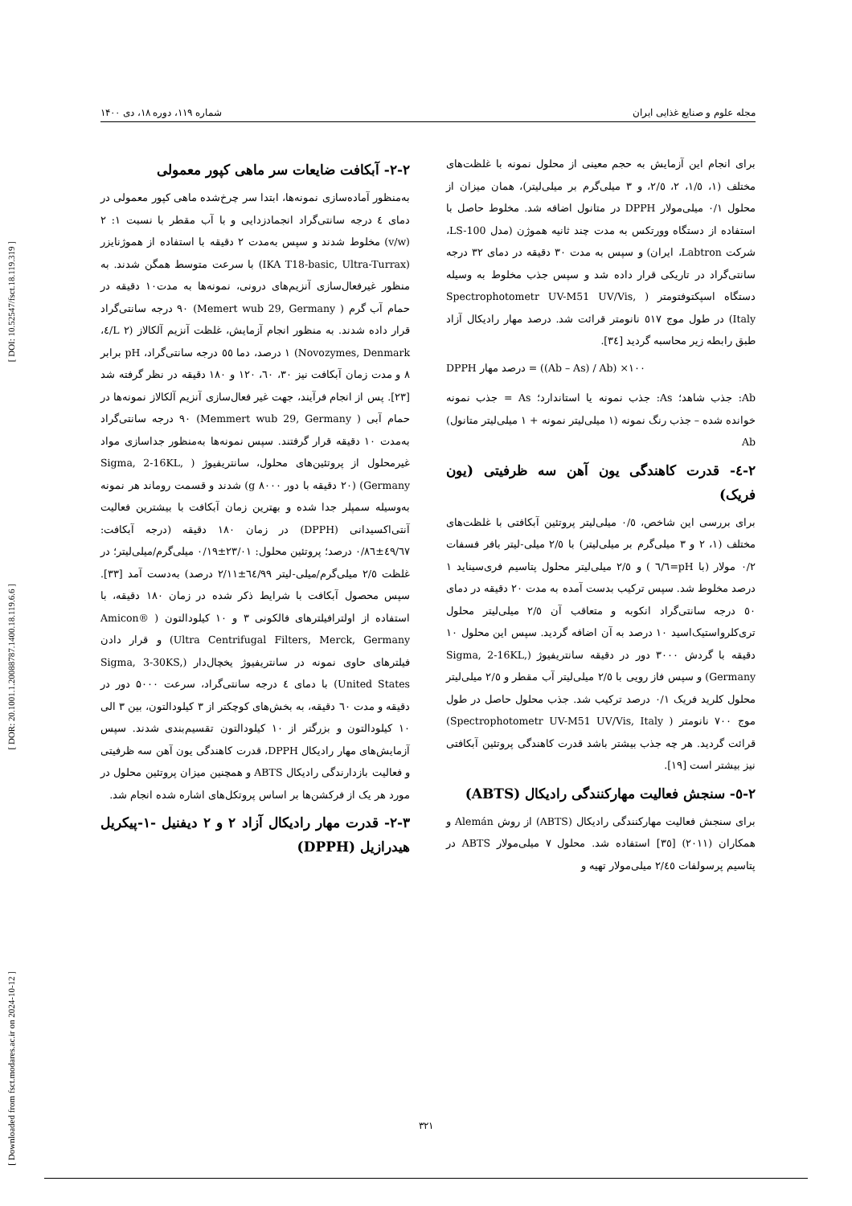[ DOI: 10.52547/fsct.18.119.319 ]
[ DOR: 20.1001.1.20088787.1400.18.119.6.6 ]
[ Downloaded from fsct.modares.ac.ir on 2024-10-12 ]
مجله علوم و صنایع غذایی ایران شماره ۱۱۹، دوره ۱۸، دی ۱۴۰۰
۲-۲- آبکافت ضایعات سر ماهی کپور معمولی
به‌منظور آماده‌سازی نمونه‌ها، ابتدا سر چرخ‌شده ماهی کپور معمولی در دمای ٤ درجه سانتی‌گراد انجمادزدایی و با آب مقطر با نسبت ۱: ۲ (v/w) مخلوط شدند و سپس به‌مدت ۲ دقیقه با استفاده از هموژنایزر (IKA T18-basic, Ultra-Turrax) با سرعت متوسط همگن شدند. به منظور غیرفعال‌سازی آنزیم‌های درونی، نمونه‌ها به مدت۱۰ دقیقه در حمام آب گرم ( Memert wub 29, Germany) ۹۰ درجه سانتی‌گراد قرار داده شدند. به منظور انجام آزمایش، غلظت آنزیم آلکالاز (L ۲/٤، Novozymes, Denmark) ۱ درصد، دما ٥٥ درجه سانتی‌گراد، pH برابر ۸ و مدت زمان آبکافت نیز ۳۰، ٦۰، ۱۲۰ و ۱۸۰ دقیقه در نظر گرفته شد [۲۳]. پس از انجام فرآیند، جهت غیر فعال‌سازی آنزیم آلکالاز نمونه‌ها در حمام آبی ( Memmert wub 29, Germany) ۹۰ درجه سانتی‌گراد به‌مدت ۱۰ دقیقه قرار گرفتند. سپس نمونه‌ها به‌منظور جداسازی مواد غیرمحلول از پروتئین‌های محلول، سانتریفیوژ ( Sigma, 2-16KL, Germany) (۲۰ دقیقه با دور g ۸۰۰۰) شدند و قسمت روماند هر نمونه به‌وسیله سمپلر جدا شده و بهترین زمان آبکافت با بیشترین فعالیت آنتی‌اکسیدانی (DPPH) در زمان ۱۸۰ دقیقه (درجه آبکافت: ٤۹/٦۷±۰/۸٦ درصد؛ پروتئین محلول: ۲۳/۰۱±۰/۱۹ میلی‌گرم/میلی‌لیتر؛ در غلظت ۲/٥ میلی‌گرم/میلی-لیتر ٦٤/۹۹±۲/۱۱ درصد) به‌دست آمد [۳۳]. سپس محصول آبکافت با شرایط ذکر شده در زمان ۱۸۰ دقیقه، با استفاده از اولترافیلترهای فالکونی ۳ و ۱۰ کیلودالتون ( Amicon® Ultra Centrifugal Filters, Merck, Germany) و قرار دادن فیلترهای حاوی نمونه در سانتریفیوژ یخچال‌دار (Sigma, 3-30KS, United States) با دمای ٤ درجه سانتی‌گراد، سرعت ۵۰۰۰ دور در دقیقه و مدت ٦۰ دقیقه، به بخش‌های کوچکتر از ۳ کیلودالتون، بین ۳ الی ۱۰ کیلودالتون و بزرگتر از ۱۰ کیلودالتون تقسیم‌بندی شدند. سپس آزمایش‌های مهار رادیکال DPPH، قدرت کاهندگی یون آهن سه ظرفیتی و فعالیت بازدارندگی رادیکال ABTS و همچنین میزان پروتئین محلول در مورد هر یک از فرکشن‌ها بر اساس پروتکل‌های اشاره شده انجام شد.
۲-۳- قدرت مهار رادیکال آزاد ۲ و ۲ دیفنیل -۱-پیکریل هیدرازیل (DPPH)
برای انجام این آزمایش به حجم معینی از محلول نمونه با غلظت‌های مختلف (۱، ۱/٥، ۲، ۲/٥، و ۳ میلی‌گرم بر میلی‌لیتر)، همان میزان از محلول ۰/۱ میلی‌مولار DPPH در متانول اضافه شد. مخلوط حاصل با استفاده از دستگاه وورتکس به مدت چند ثانیه هموژن (مدل LS-100، شرکت Labtron، ایران) و سپس به مدت ۳۰ دقیقه در دمای ۳۲ درجه سانتی‌گراد در تاریکی قرار داده شد و سپس جذب مخلوط به وسیله دستگاه اسپکتوفتومتر ( Spectrophotometr UV-M51 UV/Vis, Italy) در طول موج ٥۱۷ نانومتر قرائت شد. درصد مهار رادیکال آزاد طبق رابطه زیر محاسبه گردید [۳٤].
DPPH درصد مهار = ((Ab – As) / Ab) ×۱۰۰
Ab: جذب شاهد؛ As: جذب نمونه یا استاندارد؛ As = جذب نمونه خوانده شده – جذب رنگ نمونه (۱ میلی‌لیتر نمونه + ۱ میلی‌لیتر متانول) Ab
۲-٤- قدرت کاهندگی یون آهن سه ظرفیتی (یون فریک)
برای بررسی این شاخص، ۰/٥ میلی‌لیتر پروتئین آبکافتی با غلظت‌های مختلف (۱، ۲ و ۳ میلی‌گرم بر میلی‌لیتر) با ۲/٥ میلی-لیتر بافر فسفات ۰/۲ مولار (با pH=٦/٦ ) و ۲/٥ میلی‌لیتر محلول پتاسیم فری‌سیناید ۱ درصد مخلوط شد. سپس ترکیب بدست آمده به مدت ۲۰ دقیقه در دمای ٥۰ درجه سانتی‌گراد انکوبه و متعاقب آن ۲/٥ میلی‌لیتر محلول تری‌کلرواستیک‌اسید ۱۰ درصد به آن اضافه گردید. سپس این محلول ۱۰ دقیقه با گردش ۳۰۰۰ دور در دقیقه سانتریفیوژ (Sigma, 2-16KL, Germany) و سپس فاز رویی با ۲/٥ میلی‌لیتر آب مقطر و ۲/٥ میلی‌لیتر محلول کلرید فریک ۰/۱ درصد ترکیب شد. جذب محلول حاصل در طول موج ۷۰۰ نانومتر ( Spectrophotometr UV-M51 UV/Vis, Italy) قرائت گردید. هر چه جذب بیشتر باشد قدرت کاهندگی پروتئین آبکافتی نیز بیشتر است [۱۹].
۲-٥- سنجش فعالیت مهارکنندگی رادیکال (ABTS)
برای سنجش فعالیت مهارکنندگی رادیکال (ABTS) از روش Alemán و همکاران (۲۰۱۱) [۳٥] استفاده شد. محلول ۷ میلی‌مولار ABTS در پتاسیم پرسولفات ۲/٤٥ میلی‌مولار تهیه و
۳۲۱